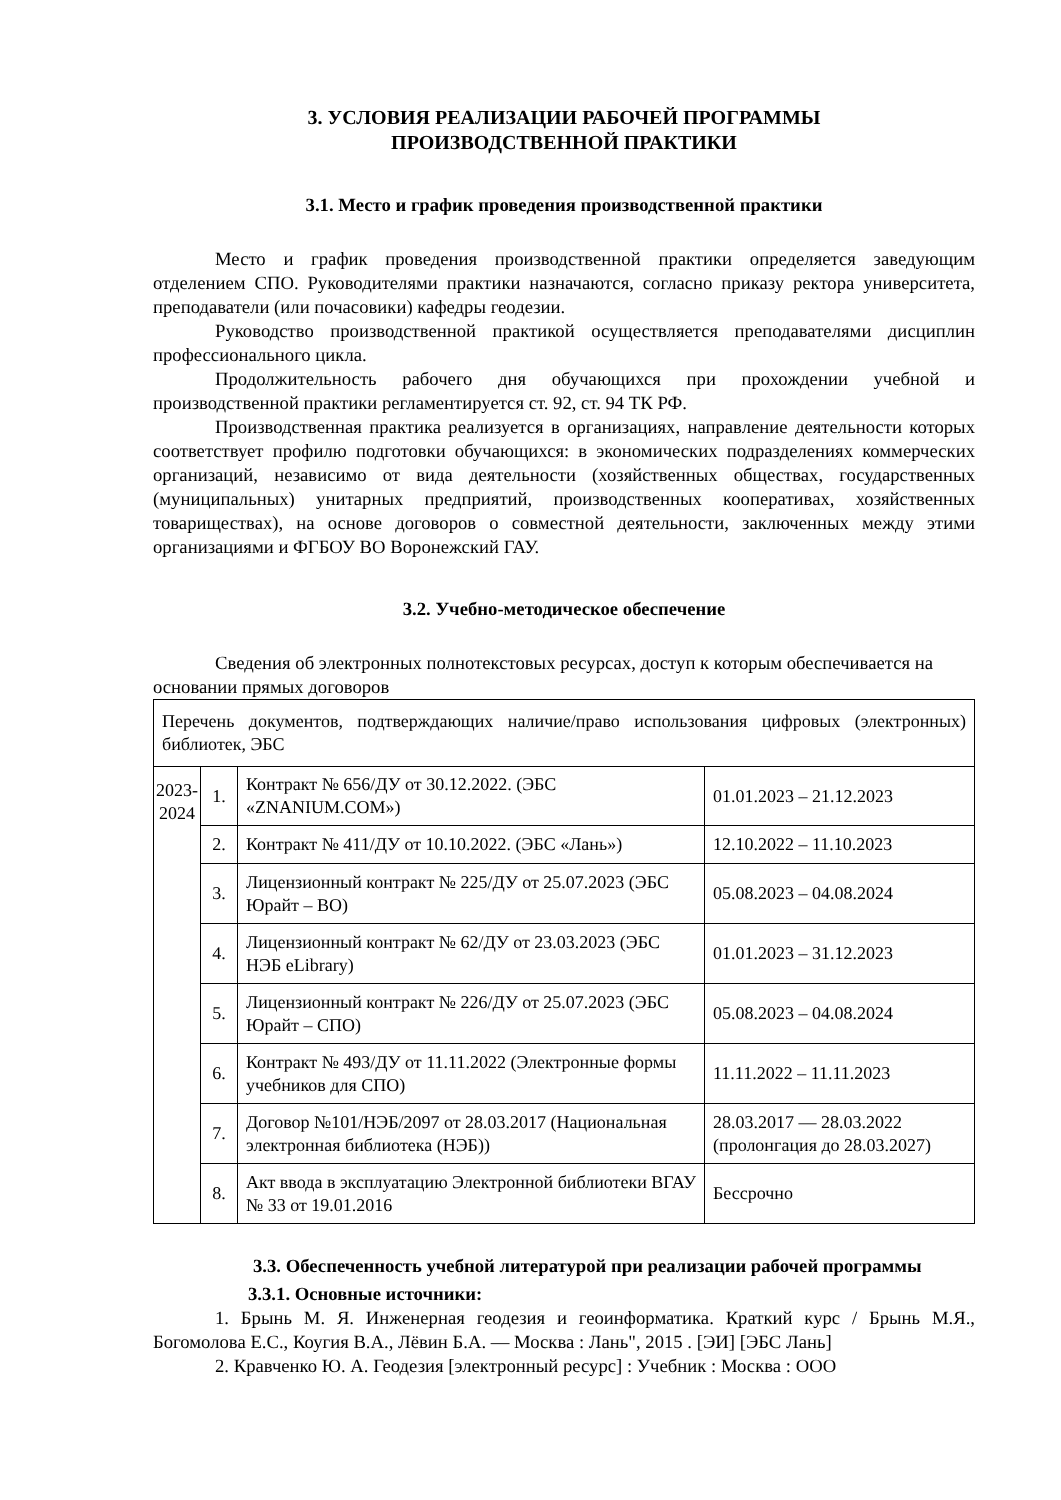3. УСЛОВИЯ РЕАЛИЗАЦИИ РАБОЧЕЙ ПРОГРАММЫ
ПРОИЗВОДСТВЕННОЙ ПРАКТИКИ
3.1. Место и график проведения производственной практики
Место и график проведения производственной практики определяется заведующим отделением СПО. Руководителями практики назначаются, согласно приказу ректора университета, преподаватели (или почасовики) кафедры геодезии.
Руководство производственной практикой осуществляется преподавателями дисциплин профессионального цикла.
Продолжительность рабочего дня обучающихся при прохождении учебной и производственной практики регламентируется ст. 92, ст. 94 ТК РФ.
Производственная практика реализуется в организациях, направление деятельности которых соответствует профилю подготовки обучающихся: в экономических подразделениях коммерческих организаций, независимо от вида деятельности (хозяйственных обществах, государственных (муниципальных) унитарных предприятий, производственных кооперативах, хозяйственных товариществах), на основе договоров о совместной деятельности, заключенных между этими организациями и ФГБОУ ВО Воронежский ГАУ.
3.2. Учебно-методическое обеспечение
Сведения об электронных полнотекстовых ресурсах, доступ к которым обеспечивается на основании прямых договоров
| Перечень документов, подтверждающих наличие/право использования цифровых (электронных) библиотек, ЭБС | | | |
| 2023-2024 | 1. | Контракт № 656/ДУ от 30.12.2022. (ЭБС «ZNANIUM.COM») | 01.01.2023 – 21.12.2023 |
| | 2. | Контракт № 411/ДУ от 10.10.2022. (ЭБС «Лань») | 12.10.2022 – 11.10.2023 |
| | 3. | Лицензионный контракт № 225/ДУ от 25.07.2023 (ЭБС Юрайт – ВО) | 05.08.2023 – 04.08.2024 |
| | 4. | Лицензионный контракт № 62/ДУ от 23.03.2023 (ЭБС НЭБ eLibrary) | 01.01.2023 – 31.12.2023 |
| | 5. | Лицензионный контракт № 226/ДУ от 25.07.2023 (ЭБС Юрайт – СПО) | 05.08.2023 – 04.08.2024 |
| | 6. | Контракт № 493/ДУ от 11.11.2022 (Электронные формы учебников для СПО) | 11.11.2022 – 11.11.2023 |
| | 7. | Договор №101/НЭБ/2097 от 28.03.2017 (Национальная электронная библиотека (НЭБ)) | 28.03.2017 — 28.03.2022 (пролонгация до 28.03.2027) |
| | 8. | Акт ввода в эксплуатацию Электронной библиотеки ВГАУ № 33 от 19.01.2016 | Бессрочно |
3.3. Обеспеченность учебной литературой при реализации рабочей программы
3.3.1. Основные источники:
1. Брынь М. Я. Инженерная геодезия и геоинформатика. Краткий курс / Брынь М.Я., Богомолова Е.С., Коугия В.А., Лёвин Б.А. — Москва : Лань", 2015 . [ЭИ] [ЭБС Лань]
2. Кравченко Ю. А. Геодезия [электронный ресурс] : Учебник : Москва : ООО